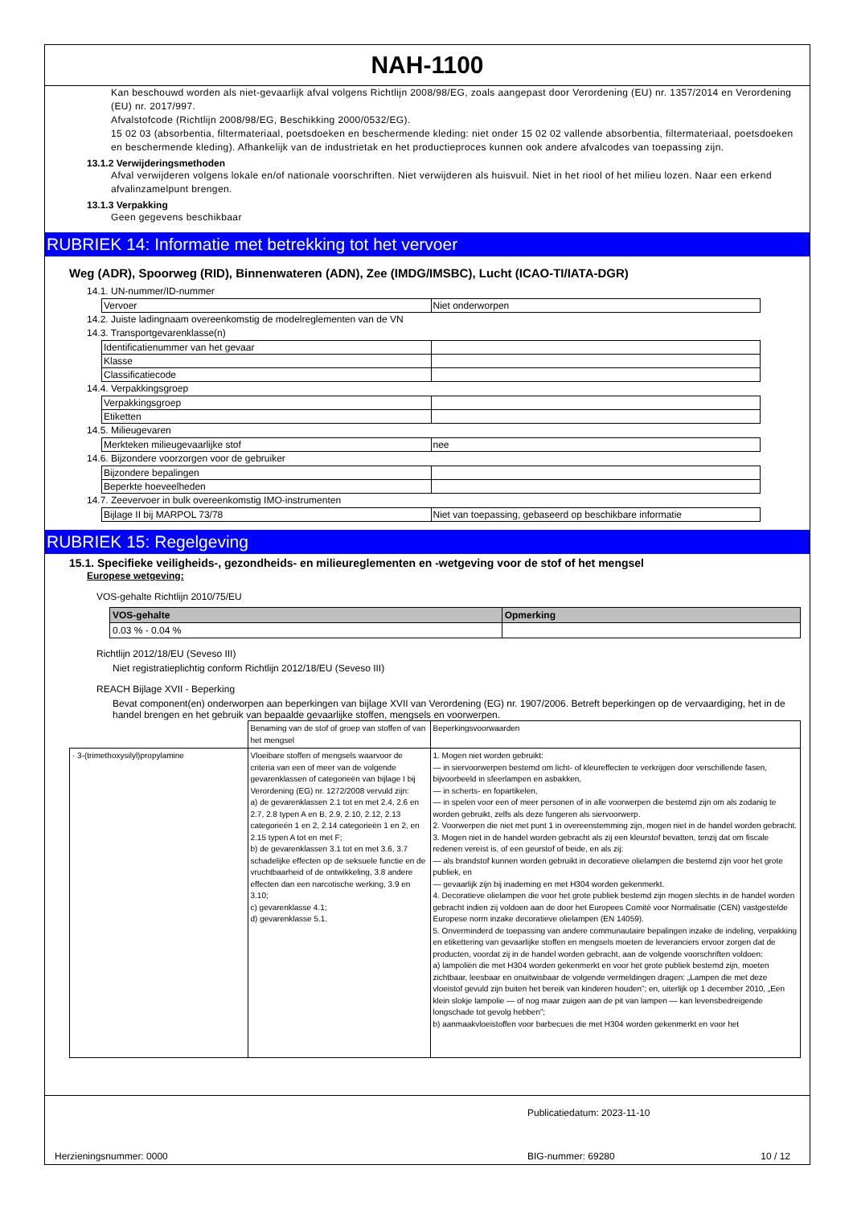NAH-1100
Kan beschouwd worden als niet-gevaarlijk afval volgens Richtlijn 2008/98/EG, zoals aangepast door Verordening (EU) nr. 1357/2014 en Verordening (EU) nr. 2017/997.
Afvalstofcode (Richtlijn 2008/98/EG, Beschikking 2000/0532/EG).
15 02 03 (absorbentia, filtermateriaal, poetsdoeken en beschermende kleding: niet onder 15 02 02 vallende absorbentia, filtermateriaal, poetsdoeken en beschermende kleding). Afhankelijk van de industrietak en het productieproces kunnen ook andere afvalcodes van toepassing zijn.
13.1.2 Verwijderingsmethoden
Afval verwijderen volgens lokale en/of nationale voorschriften. Niet verwijderen als huisvuil. Niet in het riool of het milieu lozen. Naar een erkend afvalinzamelpunt brengen.
13.1.3 Verpakking
Geen gegevens beschikbaar
RUBRIEK 14: Informatie met betrekking tot het vervoer
Weg (ADR), Spoorweg (RID), Binnenwateren (ADN), Zee (IMDG/IMSBC), Lucht (ICAO-TI/IATA-DGR)
14.1. UN-nummer/ID-nummer
| Vervoer | Niet onderworpen |
14.2. Juiste ladingnaam overeenkomstig de modelreglementen van de VN
14.3. Transportgevarenklasse(n)
| Identificatienummer van het gevaar | |
| Klasse | |
| Classificatiecode | |
14.4. Verpakkingsgroep
| Verpakkingsgroep | |
| Etiketten | |
14.5. Milieugevaren
| Merkteken milieugevaarlijke stof | nee |
14.6. Bijzondere voorzorgen voor de gebruiker
| Bijzondere bepalingen | |
| Beperkte hoeveelheden | |
14.7. Zeevervoer in bulk overeenkomstig IMO-instrumenten
| Bijlage II bij MARPOL 73/78 | Niet van toepassing, gebaseerd op beschikbare informatie |
RUBRIEK 15: Regelgeving
15.1. Specifieke veiligheids-, gezondheids- en milieureglementen en -wetgeving voor de stof of het mengsel
Europese wetgeving:
VOS-gehalte Richtlijn 2010/75/EU
| VOS-gehalte | Opmerking |
| --- | --- |
| 0.03 % - 0.04 % | |
Richtlijn 2012/18/EU (Seveso III)
Niet registratieplichtig conform Richtlijn 2012/18/EU (Seveso III)
REACH Bijlage XVII - Beperking
Bevat component(en) onderworpen aan beperkingen van bijlage XVII van Verordening (EG) nr. 1907/2006. Betreft beperkingen op de vervaardiging, het in de handel brengen en het gebruik van bepaalde gevaarlijke stoffen, mengsels en voorwerpen.
| | Benaming van de stof of groep van stoffen of van het mengsel | Beperkingsvoorwaarden |
| · 3-(trimethoxysilyl)propylamine | Vloeibare stoffen of mengsels waarvoor de criteria van een of meer van de volgende gevarenklassen of categorieën van bijlage I bij Verordening (EG) nr. 1272/2008 vervuld zijn: a) de gevarenklassen 2.1 tot en met 2.4, 2.6 en 2.7, 2.8 typen A en B, 2.9, 2.10, 2.12, 2.13 categorieën 1 en 2, 2.14 categorieën 1 en 2, en 2.15 typen A tot en met F; b) de gevarenklassen 3.1 tot en met 3.6, 3.7 schadelijke effecten op de seksuele functie en de vruchtbaarheid of de ontwikkeling, 3.8 andere effecten dan een narcotische werking, 3.9 en 3.10; c) gevarenklasse 4.1; d) gevarenklasse 5.1. | 1. Mogen niet worden gebruikt: — in siervoorwerpen bestemd om licht- of kleureffecten te verkrijgen door verschillende fasen, bijvoorbeeld in sfeerlampen en asbakken, — in scherts- en fopartikelen, — in spelen voor een of meer personen of in alle voorwerpen die bestemd zijn om als zodanig te worden gebruikt, zelfs als deze fungeren als siervoorwerp. 2. Voorwerpen die niet met punt 1 in overeenstemming zijn, mogen niet in de handel worden gebracht. 3. Mogen niet in de handel worden gebracht als zij een kleurstof bevatten, tenzij dat om fiscale redenen vereist is, of een geurstof of beide, en als zij: — als brandstof kunnen worden gebruikt in decoratieve olielampen die bestemd zijn voor het grote publiek, en — gevaarlijk zijn bij inademing en met H304 worden gekenmerkt. 4. Decoratieve olielampen die voor het grote publiek bestemd zijn mogen slechts in de handel worden gebracht indien zij voldoen aan de door het Europees Comité voor Normalisatie (CEN) vastgestelde Europese norm inzake decoratieve olielampen (EN 14059). 5. Onverminderd de toepassing van andere communautaire bepalingen inzake de indeling, verpakking en etikettering van gevaarlijke stoffen en mengsels moeten de leveranciers ervoor zorgen dat de producten, voordat zij in de handel worden gebracht, aan de volgende voorschriften voldoen: a) lampoliën die met H304 worden gekenmerkt en voor het grote publiek bestemd zijn, moeten zichtbaar, leesbaar en onuitwisbaar de volgende vermeldingen dragen: „Lampen die met deze vloeistof gevuld zijn buiten het bereik van kinderen houden”; en, uiterlijk op 1 december 2010, „Een klein slokje lampolie — of nog maar zuigen aan de pit van lampen — kan levensbedreigende longschade tot gevolg hebben”; b) aanmaakvloeistoffen voor barbecues die met H304 worden gekenmerkt en voor het |
Publicatiedatum: 2023-11-10
Herzieningsnummer: 0000 BIG-nummer: 69280 10 / 12